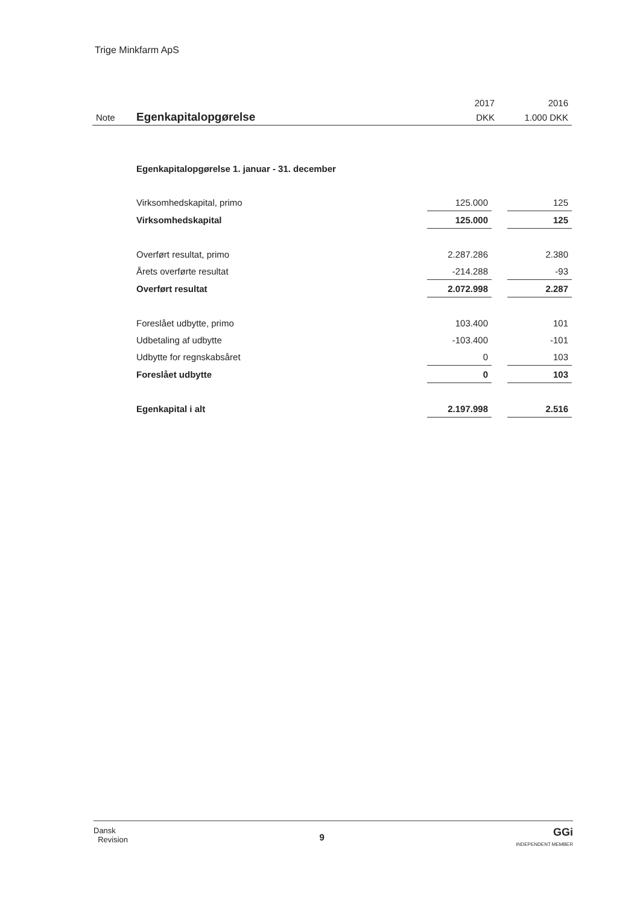Trige Minkfarm ApS
| | | 2017 | 2016 |
| Note | Egenkapitalopgørelse | DKK | 1.000 DKK |
| Egenkapitalopgørelse 1. januar - 31. december | | | |
| Virksomhedskapital, primo | 125.000 | | 125 |
| Virksomhedskapital | 125.000 | | 125 |
| Overført resultat, primo | 2.287.286 | | 2.380 |
| Årets overførte resultat | -214.288 | | -93 |
| Overført resultat | 2.072.998 | | 2.287 |
| Foreslået udbytte, primo | 103.400 | | 101 |
| Udbetaling af udbytte | -103.400 | | -101 |
| Udbytte for regnskabsåret | 0 | | 103 |
| Foreslået udbytte | 0 | | 103 |
| Egenkapital i alt | 2.197.998 | | 2.516 |
Dansk
Revision
9
GGi
INDEPENDENT MEMBER